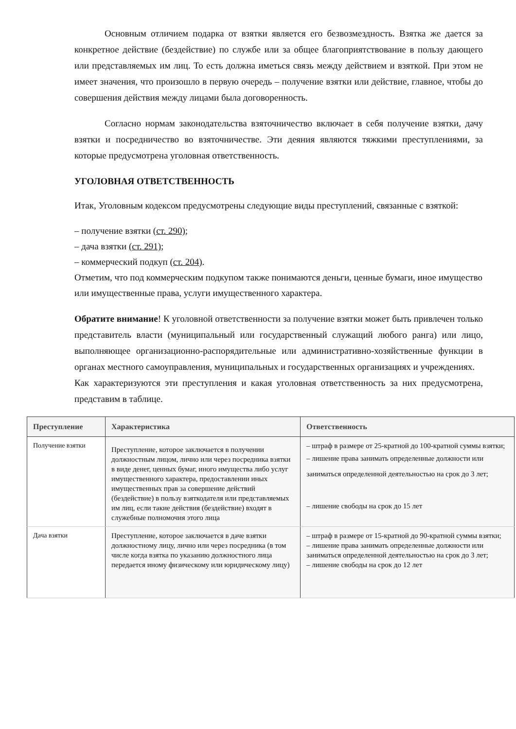Основным отличием подарка от взятки является его безвозмездность. Взятка же дается за конкретное действие (бездействие) по службе или за общее благоприятствование в пользу дающего или представляемых им лиц. То есть должна иметься связь между действием и взяткой. При этом не имеет значения, что произошло в первую очередь – получение взятки или действие, главное, чтобы до совершения действия между лицами была договоренность.
Согласно нормам законодательства взяточничество включает в себя получение взятки, дачу взятки и посредничество во взяточничестве. Эти деяния являются тяжкими преступлениями, за которые предусмотрена уголовная ответственность.
УГОЛОВНАЯ ОТВЕТСТВЕННОСТЬ
Итак, Уголовным кодексом предусмотрены следующие виды преступлений, связанные с взяткой:
– получение взятки (ст. 290);
– дача взятки (ст. 291);
– коммерческий подкуп (ст. 204).
Отметим, что под коммерческим подкупом также понимаются деньги, ценные бумаги, иное имущество или имущественные права, услуги имущественного характера.
Обратите внимание! К уголовной ответственности за получение взятки может быть привлечен только представитель власти (муниципальный или государственный служащий любого ранга) или лицо, выполняющее организационно-распорядительные или административно-хозяйственные функции в органах местного самоуправления, муниципальных и государственных организациях и учреждениях.
Как характеризуются эти преступления и какая уголовная ответственность за них предусмотрена, представим в таблице.
| Преступление | Характеристика | Ответственность |
| --- | --- | --- |
| Получение взятки | Преступление, которое заключается в получении должностным лицом, лично или через посредника взятки в виде денег, ценных бумаг, иного имущества либо услуг имущественного характера, предоставлении иных имущественных прав за совершение действий (бездействие) в пользу взяткодателя или представляемых им лиц, если такие действия (бездействие) входят в служебные полномочия этого лица | – штраф в размере от 25-кратной до 100-кратной суммы взятки; – лишение права занимать определенные должности или заниматься определенной деятельностью на срок до 3 лет; – лишение свободы на срок до 15 лет |
| Дача взятки | Преступление, которое заключается в даче взятки должностному лицу, лично или через посредника (в том числе когда взятка по указанию должностного лица передается иному физическому или юридическому лицу) | – штраф в размере от 15-кратной до 90-кратной суммы взятки; – лишение права занимать определенные должности или заниматься определенной деятельностью на срок до 3 лет; – лишение свободы на срок до 12 лет |